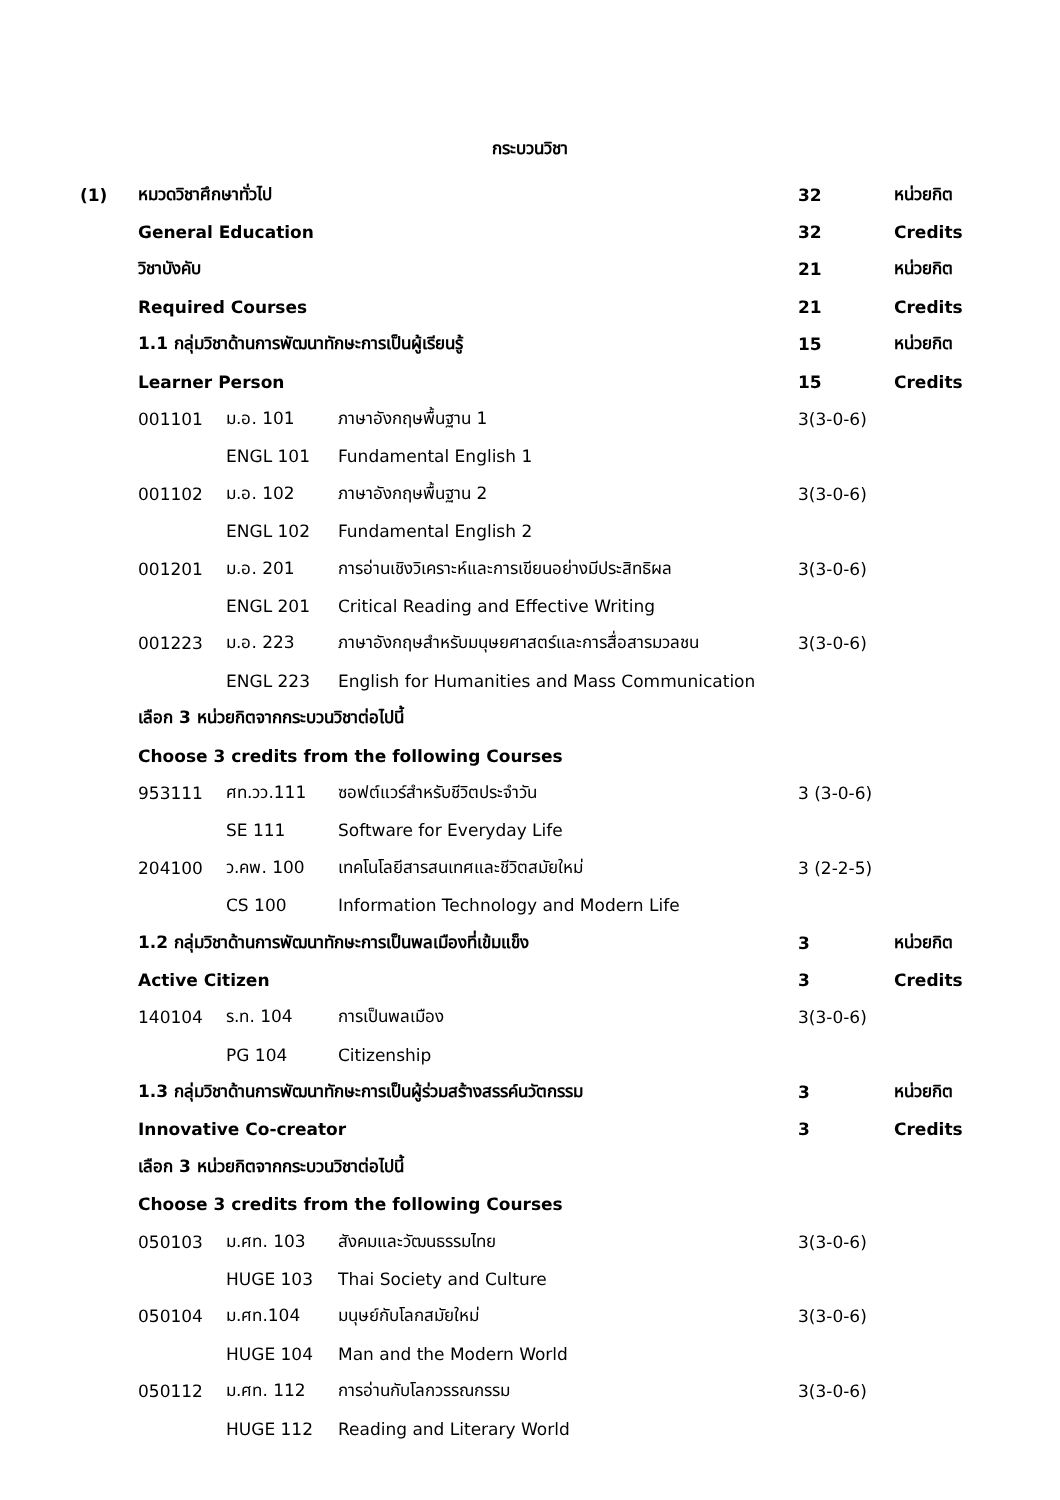กระบวนวิชา
| (1) | หมวดวิชาศึกษาทั่วไป | | | 32 | หน่วยกิต |
| | General Education | | | 32 | Credits |
| | วิชาบังคับ | | | 21 | หน่วยกิต |
| | Required Courses | | | 21 | Credits |
| | 1.1 กลุ่มวิชาด้านการพัฒนาทักษะการเป็นผู้เรียนรู้ | | | 15 | หน่วยกิต |
| | Learner Person | | | 15 | Credits |
| | 001101 | ม.อ. 101 | ภาษาอังกฤษพื้นฐาน 1 | 3(3-0-6) | |
| | | ENGL 101 | Fundamental English 1 | | |
| | 001102 | ม.อ. 102 | ภาษาอังกฤษพื้นฐาน 2 | 3(3-0-6) | |
| | | ENGL 102 | Fundamental English 2 | | |
| | 001201 | ม.อ. 201 | การอ่านเชิงวิเคราะห์และการเขียนอย่างมีประสิทธิผล | 3(3-0-6) | |
| | | ENGL 201 | Critical Reading and Effective Writing | | |
| | 001223 | ม.อ. 223 | ภาษาอังกฤษสำหรับมนุษยศาสตร์และการสื่อสารมวลชน | 3(3-0-6) | |
| | | ENGL 223 | English for Humanities and Mass Communication | | |
| | เลือก 3 หน่วยกิตจากกระบวนวิชาต่อไปนี้ | | | | |
| | Choose 3 credits from the following Courses | | | | |
| | 953111 | ศท.วว.111 | ซอฟต์แวร์สำหรับชีวิตประจำวัน | 3 (3-0-6) | |
| | | SE 111 | Software for Everyday Life | | |
| | 204100 | ว.คพ. 100 | เทคโนโลยีสารสนเทศและชีวิตสมัยใหม่ | 3 (2-2-5) | |
| | | CS 100 | Information Technology and Modern Life | | |
| | 1.2 กลุ่มวิชาด้านการพัฒนาทักษะการเป็นพลเมืองที่เข้มแข็ง | | | 3 | หน่วยกิต |
| | Active Citizen | | | 3 | Credits |
| | 140104 | ร.ท. 104 | การเป็นพลเมือง | 3(3-0-6) | |
| | | PG 104 | Citizenship | | |
| | 1.3 กลุ่มวิชาด้านการพัฒนาทักษะการเป็นผู้ร่วมสร้างสรรค์นวัตกรรม | | | 3 | หน่วยกิต |
| | Innovative Co-creator | | | 3 | Credits |
| | เลือก 3 หน่วยกิตจากกระบวนวิชาต่อไปนี้ | | | | |
| | Choose 3 credits from the following Courses | | | | |
| | 050103 | ม.ศท. 103 | สังคมและวัฒนธรรมไทย | 3(3-0-6) | |
| | | HUGE 103 | Thai Society and Culture | | |
| | 050104 | ม.ศท.104 | มนุษย์กับโลกสมัยใหม่ | 3(3-0-6) | |
| | | HUGE 104 | Man and the Modern World | | |
| | 050112 | ม.ศท. 112 | การอ่านกับโลกวรรณกรรม | 3(3-0-6) | |
| | | HUGE 112 | Reading and Literary World | | |